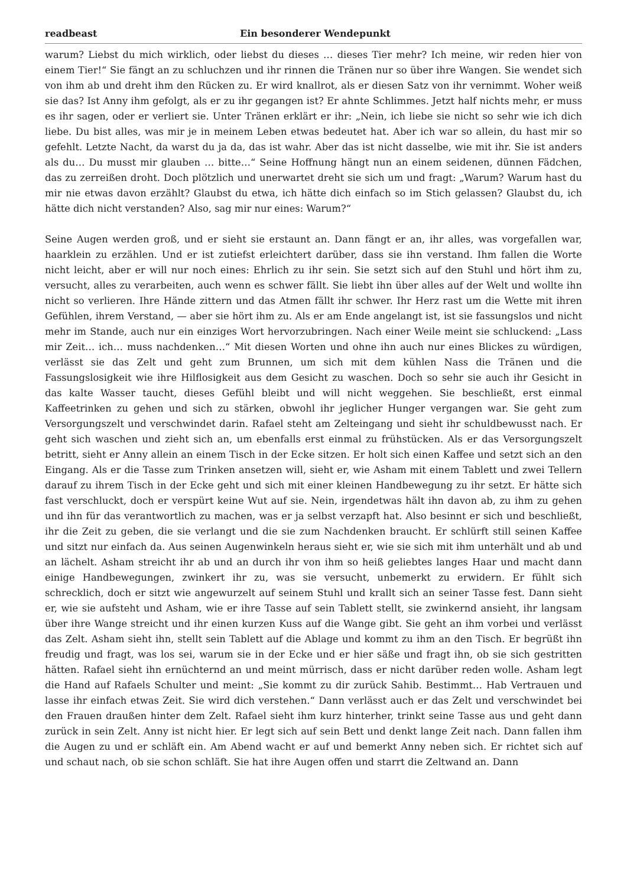readbeast Ein besonderer Wendepunkt
warum? Liebst du mich wirklich, oder liebst du dieses … dieses Tier mehr? Ich meine, wir reden hier von einem Tier!“ Sie fängt an zu schluchzen und ihr rinnen die Tränen nur so über ihre Wangen. Sie wendet sich von ihm ab und dreht ihm den Rücken zu. Er wird knallrot, als er diesen Satz von ihr vernimmt. Woher weiß sie das? Ist Anny ihm gefolgt, als er zu ihr gegangen ist? Er ahnte Schlimmes. Jetzt half nichts mehr, er muss es ihr sagen, oder er verliert sie. Unter Tränen erklärt er ihr: „Nein, ich liebe sie nicht so sehr wie ich dich liebe. Du bist alles, was mir je in meinem Leben etwas bedeutet hat. Aber ich war so allein, du hast mir so gefehlt. Letzte Nacht, da warst du ja da, das ist wahr. Aber das ist nicht dasselbe, wie mit ihr. Sie ist anders als du… Du musst mir glauben … bitte…“ Seine Hoffnung hängt nun an einem seidenen, dünnen Fädchen, das zu zerreißen droht. Doch plötzlich und unerwartet dreht sie sich um und fragt: „Warum? Warum hast du mir nie etwas davon erzählt? Glaubst du etwa, ich hätte dich einfach so im Stich gelassen? Glaubst du, ich hätte dich nicht verstanden? Also, sag mir nur eines: Warum?“
Seine Augen werden groß, und er sieht sie erstaunt an. Dann fängt er an, ihr alles, was vorgefallen war, haarklein zu erzählen. Und er ist zutiefst erleichtert darüber, dass sie ihn verstand. Ihm fallen die Worte nicht leicht, aber er will nur noch eines: Ehrlich zu ihr sein. Sie setzt sich auf den Stuhl und hört ihm zu, versucht, alles zu verarbeiten, auch wenn es schwer fällt. Sie liebt ihn über alles auf der Welt und wollte ihn nicht so verlieren. Ihre Hände zittern und das Atmen fällt ihr schwer. Ihr Herz rast um die Wette mit ihren Gefühlen, ihrem Verstand, — aber sie hört ihm zu. Als er am Ende angelangt ist, ist sie fassungslos und nicht mehr im Stande, auch nur ein einziges Wort hervorzubringen. Nach einer Weile meint sie schluckend: „Lass mir Zeit… ich… muss nachdenken…“ Mit diesen Worten und ohne ihn auch nur eines Blickes zu würdigen, verlässt sie das Zelt und geht zum Brunnen, um sich mit dem kühlen Nass die Tränen und die Fassungslosigkeit wie ihre Hilflosigkeit aus dem Gesicht zu waschen. Doch so sehr sie auch ihr Gesicht in das kalte Wasser taucht, dieses Gefühl bleibt und will nicht weggehen. Sie beschließt, erst einmal Kaffeetrinken zu gehen und sich zu stärken, obwohl ihr jeglicher Hunger vergangen war. Sie geht zum Versorgungszelt und verschwindet darin. Rafael steht am Zelteingang und sieht ihr schuldbewusst nach. Er geht sich waschen und zieht sich an, um ebenfalls erst einmal zu frühstücken. Als er das Versorgungszelt betritt, sieht er Anny allein an einem Tisch in der Ecke sitzen. Er holt sich einen Kaffee und setzt sich an den Eingang. Als er die Tasse zum Trinken ansetzen will, sieht er, wie Asham mit einem Tablett und zwei Tellern darauf zu ihrem Tisch in der Ecke geht und sich mit einer kleinen Handbewegung zu ihr setzt. Er hätte sich fast verschluckt, doch er verspürt keine Wut auf sie. Nein, irgendetwas hält ihn davon ab, zu ihm zu gehen und ihn für das verantwortlich zu machen, was er ja selbst verzapft hat. Also besinnt er sich und beschließt, ihr die Zeit zu geben, die sie verlangt und die sie zum Nachdenken braucht. Er schlürft still seinen Kaffee und sitzt nur einfach da. Aus seinen Augenwinkeln heraus sieht er, wie sie sich mit ihm unterhält und ab und an lächelt. Asham streicht ihr ab und an durch ihr von ihm so heiß geliebtes langes Haar und macht dann einige Handbewegungen, zwinkert ihr zu, was sie versucht, unbemerkt zu erwidern. Er fühlt sich schrecklich, doch er sitzt wie angewurzelt auf seinem Stuhl und krallt sich an seiner Tasse fest. Dann sieht er, wie sie aufsteht und Asham, wie er ihre Tasse auf sein Tablett stellt, sie zwinkernd ansieht, ihr langsam über ihre Wange streicht und ihr einen kurzen Kuss auf die Wange gibt. Sie geht an ihm vorbei und verlässt das Zelt. Asham sieht ihn, stellt sein Tablett auf die Ablage und kommt zu ihm an den Tisch. Er begrüßt ihn freudig und fragt, was los sei, warum sie in der Ecke und er hier säße und fragt ihn, ob sie sich gestritten hätten. Rafael sieht ihn ernüchternd an und meint mürrisch, dass er nicht darüber reden wolle. Asham legt die Hand auf Rafaels Schulter und meint: „Sie kommt zu dir zurück Sahib. Bestimmt… Hab Vertrauen und lasse ihr einfach etwas Zeit. Sie wird dich verstehen.“ Dann verlässt auch er das Zelt und verschwindet bei den Frauen draußen hinter dem Zelt. Rafael sieht ihm kurz hinterher, trinkt seine Tasse aus und geht dann zurück in sein Zelt. Anny ist nicht hier. Er legt sich auf sein Bett und denkt lange Zeit nach. Dann fallen ihm die Augen zu und er schläft ein. Am Abend wacht er auf und bemerkt Anny neben sich. Er richtet sich auf und schaut nach, ob sie schon schläft. Sie hat ihre Augen offen und starrt die Zeltwand an. Dann